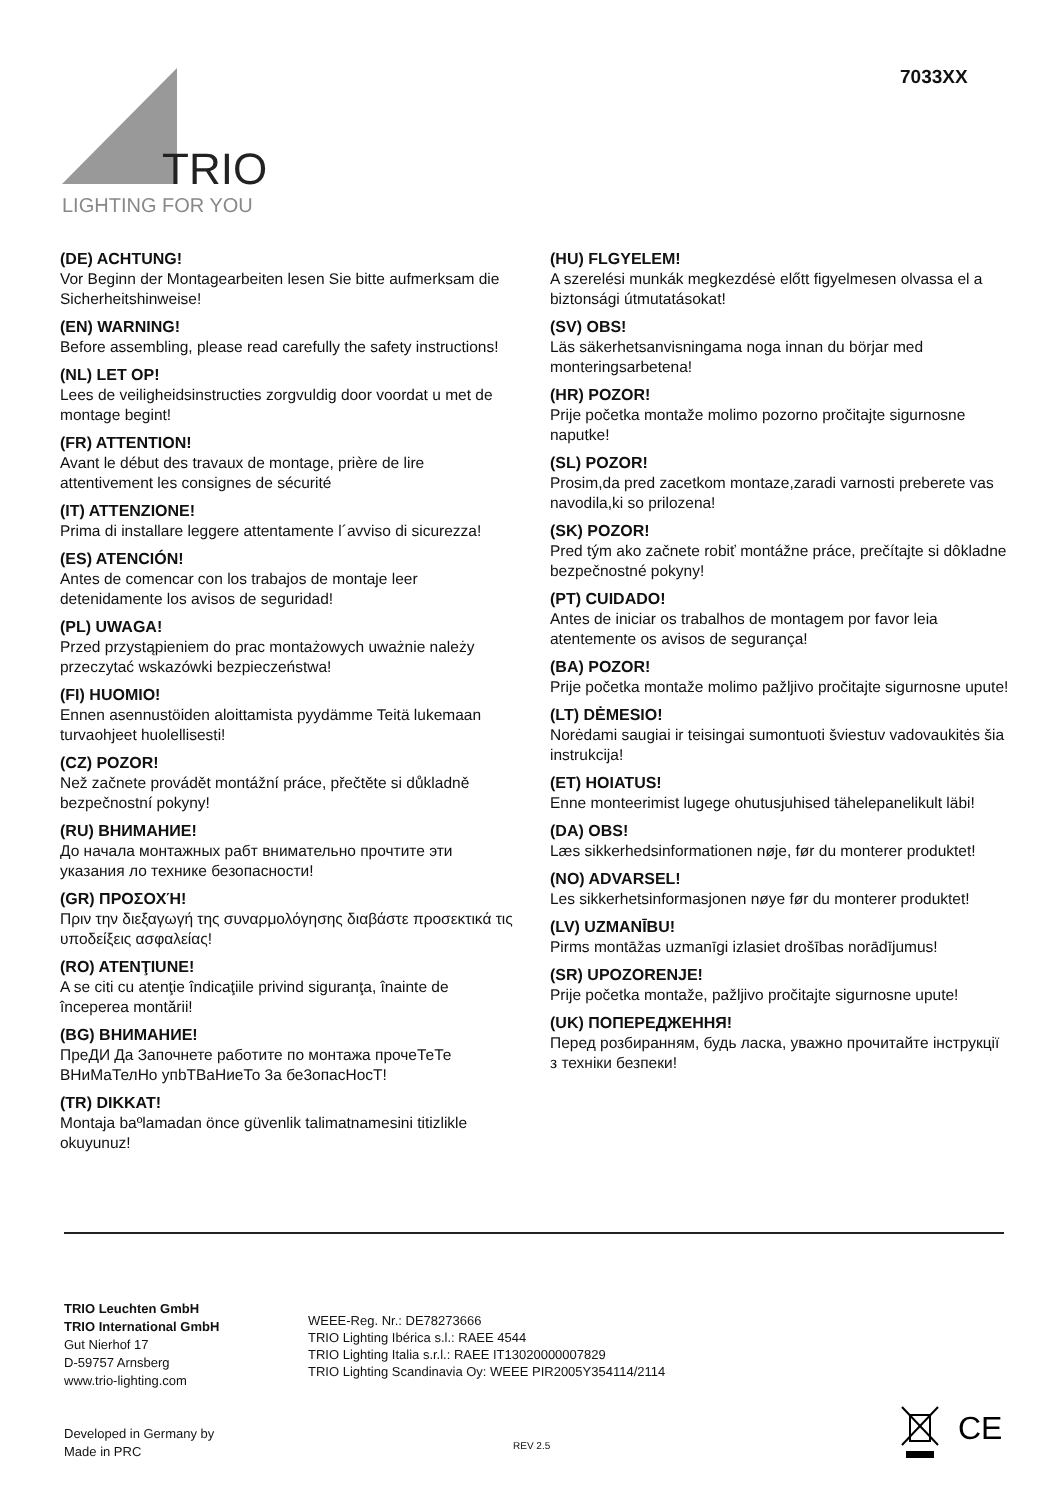TRIO
LIGHTING FOR YOU
7033XX
(DE) ACHTUNG!
Vor Beginn der Montagearbeiten lesen Sie bitte aufmerksam die Sicherheitshinweise!
(EN) WARNING!
Before assembling, please read carefully the safety instructions!
(NL) LET OP!
Lees de veiligheidsinstructies zorgvuldig door voordat u met de montage begint!
(FR) ATTENTION!
Avant le début des travaux de montage, prière de lire attentivement les consignes de sécurité
(IT) ATTENZIONE!
Prima di installare leggere attentamente l´avviso di sicurezza!
(ES) ATENCIÓN!
Antes de comencar con los trabajos de montaje leer detenidamente los avisos de seguridad!
(PL) UWAGA!
Przed przystąpieniem do prac montażowych uważnie należy przeczytać wskazówki bezpieczeństwa!
(FI) HUOMIO!
Ennen asennustöiden aloittamista pyydämme Teitä lukemaan turvaohjeet huolellisesti!
(CZ) POZOR!
Než začnete provádět montážní práce, přečtěte si důkladně bezpečnostní pokyny!
(RU) ВНИМАНИЕ!
До начала монтажных рабт внимательно прочтите эти указания ло технике безопасности!
(GR) ΠΡΟΣΟΧΉ!
Πριν την διεξαγωγή της συναρμολόγησης διαβάστε προσεκτικά τις υποδείξεις ασφαλείας!
(RO) ATENŢIUNE!
A se citi cu atenţie îndicaţiile privind siguranţa, înainte de începerea montării!
(BG) ВНИМАНИЕ!
ПреДИ Да Започнете работите по монтажа прочеТеТе ВНиМаТелНо упbТВаНиеТо 3а бе3опасНосТ!
(TR) DIKKAT!
Montaja baºlamadan önce güvenlik talimatnamesini titizlikle okuyunuz!
(HU) FLGYELEM!
A szerelési munkák megkezdésė előtt figyelmesen olvassa el a biztonsági útmutatásokat!
(SV) OBS!
Läs säkerhetsanvisningama noga innan du börjar med monteringsarbetena!
(HR) POZOR!
Prije početka montaže molimo pozorno pročitajte sigurnosne naputke!
(SL) POZOR!
Prosim,da pred zacetkom montaze,zaradi varnosti preberete vas navodila,ki so prilozena!
(SK) POZOR!
Pred tým ako začnete robiť montážne práce, prečítajte si dôkladne bezpečnostné pokyny!
(PT) CUIDADO!
Antes de iniciar os trabalhos de montagem por favor leia atentemente os avisos de segurança!
(BA) POZOR!
Prije početka montaže molimo pažljivo pročitajte sigurnosne upute!
(LT) DĖMESIO!
Norėdami saugiai ir teisingai sumontuoti šviestuv vadovaukitės šia instrukcija!
(ET) HOIATUS!
Enne monteerimist lugege ohutusjuhised tähelepanelikult läbi!
(DA) OBS!
Læs sikkerhedsinformationen nøje, før du monterer produktet!
(NO) ADVARSEL!
Les sikkerhetsinformasjonen nøye før du monterer produktet!
(LV) UZMANĪBU!
Pirms montāžas uzmanīgi izlasiet drošības norādījumus!
(SR) UPOZORENJE!
Prije početka montaže, pažljivo pročitajte sigurnosne upute!
(UK) ПОПЕРЕДЖЕННЯ!
Перед розбиранням, будь ласка, уважно прочитайте інструкції з техніки безпеки!
TRIO Leuchten GmbH
TRIO International GmbH
Gut Nierhof 17
D-59757 Arnsberg
www.trio-lighting.com
WEEE-Reg. Nr.: DE78273666
TRIO Lighting Ibérica s.l.: RAEE 4544
TRIO Lighting Italia s.r.l.: RAEE IT13020000007829
TRIO Lighting Scandinavia Oy: WEEE PIR2005Y354114/2114
Developed in Germany by
Made in PRC
REV 2.5
CE